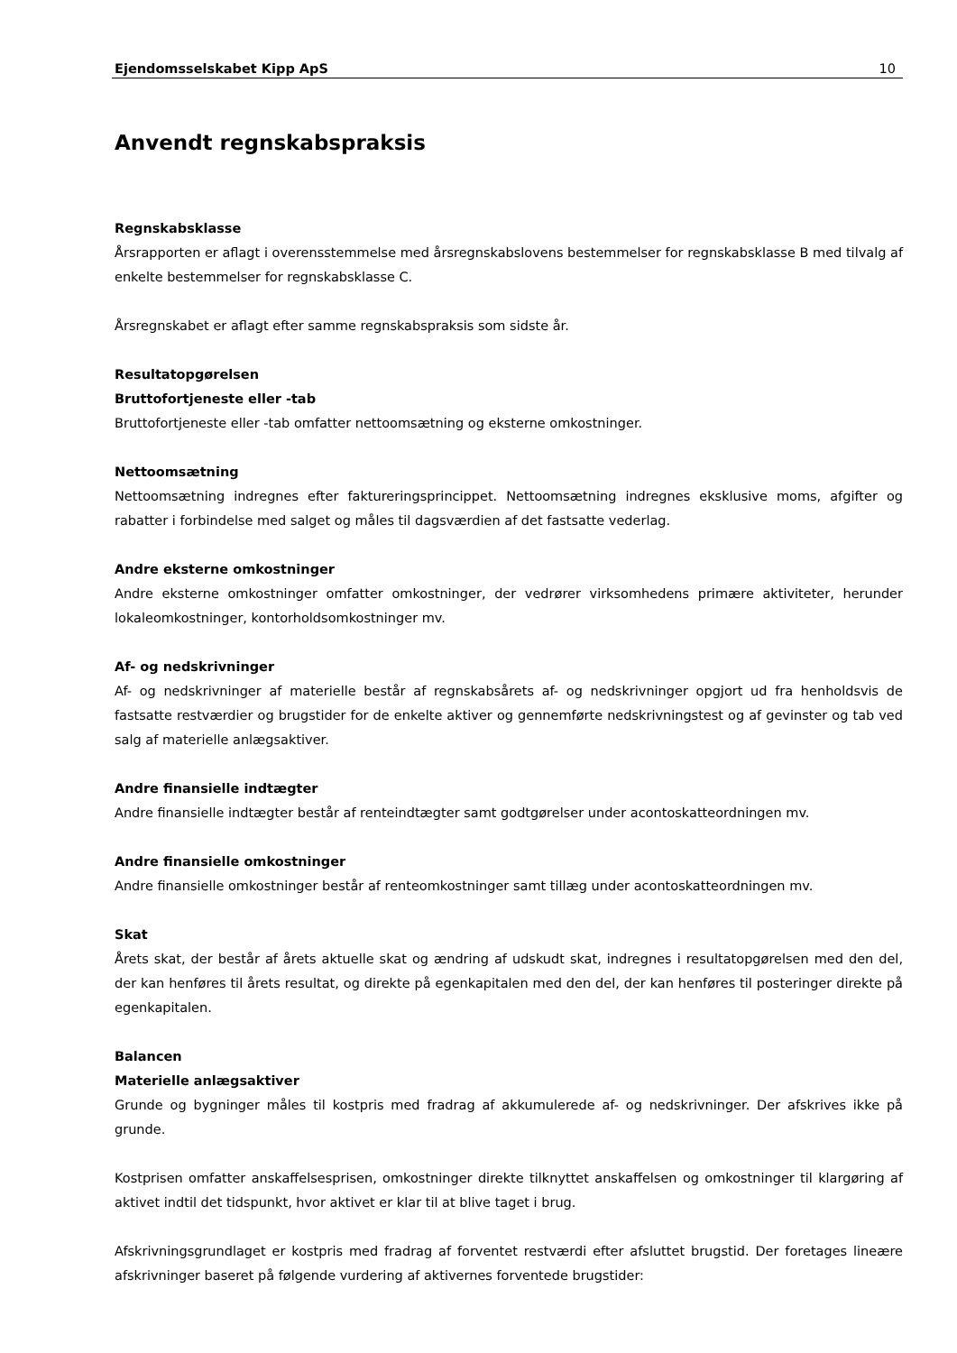Ejendomsselskabet Kipp ApS 10
Anvendt regnskabspraksis
Regnskabsklasse
Årsrapporten er aflagt i overensstemmelse med årsregnskabslovens bestemmelser for regnskabsklasse B med tilvalg af enkelte bestemmelser for regnskabsklasse C.
Årsregnskabet er aflagt efter samme regnskabspraksis som sidste år.
Resultatopgørelsen
Bruttofortjeneste eller -tab
Bruttofortjeneste eller -tab omfatter nettoomsætning og eksterne omkostninger.
Nettoomsætning
Nettoomsætning indregnes efter faktureringsprincippet. Nettoomsætning indregnes eksklusive moms, afgifter og rabatter i forbindelse med salget og måles til dagsværdien af det fastsatte vederlag.
Andre eksterne omkostninger
Andre eksterne omkostninger omfatter omkostninger, der vedrører virksomhedens primære aktiviteter, herunder lokaleomkostninger, kontorholdsomkostninger mv.
Af- og nedskrivninger
Af- og nedskrivninger af materielle består af regnskabsårets af- og nedskrivninger opgjort ud fra henholdsvis de fastsatte restværdier og brugstider for de enkelte aktiver og gennemførte nedskrivningstest og af gevinster og tab ved salg af materielle anlægsaktiver.
Andre finansielle indtægter
Andre finansielle indtægter består af renteindtægter samt godtgørelser under acontoskatteordningen mv.
Andre finansielle omkostninger
Andre finansielle omkostninger består af renteomkostninger samt tillæg under acontoskatteordningen mv.
Skat
Årets skat, der består af årets aktuelle skat og ændring af udskudt skat, indregnes i resultatopgørelsen med den del, der kan henføres til årets resultat, og direkte på egenkapitalen med den del, der kan henføres til posteringer direkte på egenkapitalen.
Balancen
Materielle anlægsaktiver
Grunde og bygninger måles til kostpris med fradrag af akkumulerede af- og nedskrivninger. Der afskrives ikke på grunde.
Kostprisen omfatter anskaffelsesprisen, omkostninger direkte tilknyttet anskaffelsen og omkostninger til klargøring af aktivet indtil det tidspunkt, hvor aktivet er klar til at blive taget i brug.
Afskrivningsgrundlaget er kostpris med fradrag af forventet restværdi efter afsluttet brugstid. Der foretages lineære afskrivninger baseret på følgende vurdering af aktivernes forventede brugstider: